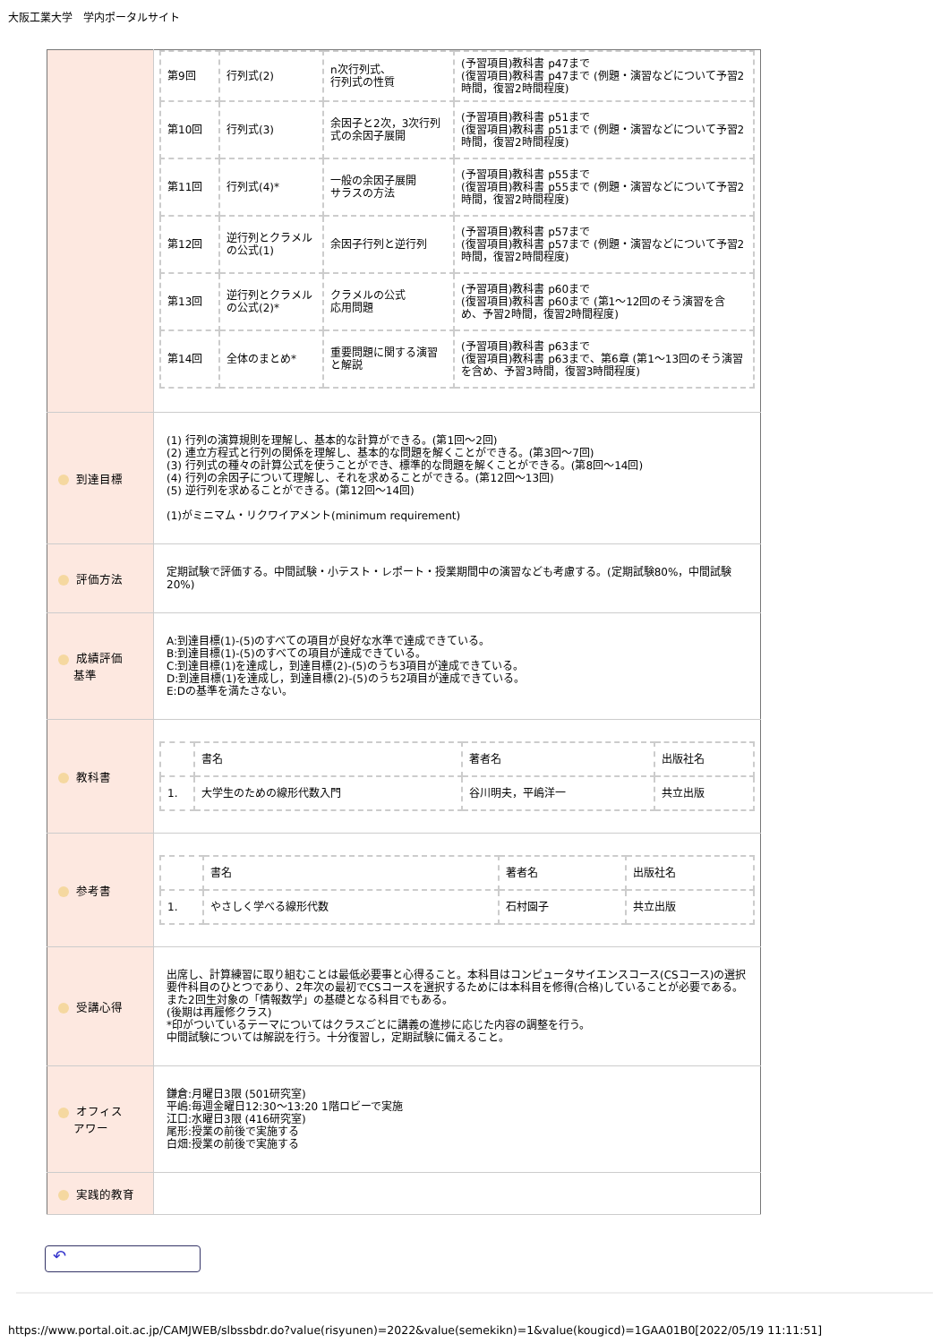大阪工業大学　学内ポータルサイト
| | / 第9回 / 行列式(2) / n次行列式、 行列式の性質 / (予習項目)教科書 p47まで (復習項目)教科書 p47まで (例題・演習などについて予習2時間，復習2時間程度) / / 第10回 / 行列式(3) / 余因子と2次，3次行列式の余因子展開 / (予習項目)教科書 p51まで (復習項目)教科書 p51まで (例題・演習などについて予習2時間，復習2時間程度) / / 第11回 / 行列式(4)* / 一般の余因子展開 サラスの方法 / (予習項目)教科書 p55まで (復習項目)教科書 p55まで (例題・演習などについて予習2時間，復習2時間程度) / / 第12回 / 逆行列とクラメルの公式(1) / 余因子行列と逆行列 / (予習項目)教科書 p57まで (復習項目)教科書 p57まで (例題・演習などについて予習2時間，復習2時間程度) / / 第13回 / 逆行列とクラメルの公式(2)* / クラメルの公式 応用問題 / (予習項目)教科書 p60まで (復習項目)教科書 p60まで (第1～12回のそう演習を含め、予習2時間，復習2時間程度) / / 第14回 / 全体のまとめ* / 重要問題に関する演習と解説 / (予習項目)教科書 p63まで (復習項目)教科書 p63まで、第6章 (第1～13回のそう演習を含め、予習3時間，復習3時間程度) / |
| 到達目標 | (1) 行列の演算規則を理解し、基本的な計算ができる。(第1回～2回) (2) 連立方程式と行列の関係を理解し、基本的な問題を解くことができる。(第3回～7回) (3) 行列式の種々の計算公式を使うことができ、標準的な問題を解くことができる。(第8回～14回) (4) 行列の余因子について理解し、それを求めることができる。(第12回～13回) (5) 逆行列を求めることができる。(第12回～14回) (1)がミニマム・リクワイアメント(minimum requirement) |
| 評価方法 | 定期試験で評価する。中間試験・小テスト・レポート・授業期間中の演習なども考慮する。(定期試験80%，中間試験20%) |
| 成績評価 基準 | A:到達目標(1)-(5)のすべての項目が良好な水準で達成できている。 B:到達目標(1)-(5)のすべての項目が達成できている。 C:到達目標(1)を達成し，到達目標(2)-(5)のうち3項目が達成できている。 D:到達目標(1)を達成し，到達目標(2)-(5)のうち2項目が達成できている。 E:Dの基準を満たさない。 |
| 教科書 | / / 書名 / 著者名 / 出版社名 / / 1. / 大学生のための線形代数入門 / 谷川明夫，平嶋洋一 / 共立出版 / |
| 参考書 | / / 書名 / 著者名 / 出版社名 / / 1. / やさしく学べる線形代数 / 石村園子 / 共立出版 / |
| 受講心得 | 出席し、計算練習に取り組むことは最低必要事と心得ること。本科目はコンピュータサイエンスコース(CSコース)の選択要件科目のひとつであり、2年次の最初でCSコースを選択するためには本科目を修得(合格)していることが必要である。また2回生対象の「情報数学」の基礎となる科目でもある。 (後期は再履修クラス) *印がついているテーマについてはクラスごとに講義の進捗に応じた内容の調整を行う。 中間試験については解説を行う。十分復習し，定期試験に備えること。 |
| オフィス アワー | 鎌倉:月曜日3限 (501研究室) 平嶋:毎週金曜日12:30～13:20 1階ロビーで実施 江口:水曜日3限 (416研究室) 尾形:授業の前後で実施する 白畑:授業の前後で実施する |
| 実践的教育 | |
↶
https://www.portal.oit.ac.jp/CAMJWEB/slbssbdr.do?value(risyunen)=2022&value(semekikn)=1&value(kougicd)=1GAA01B0[2022/05/19 11:11:51]